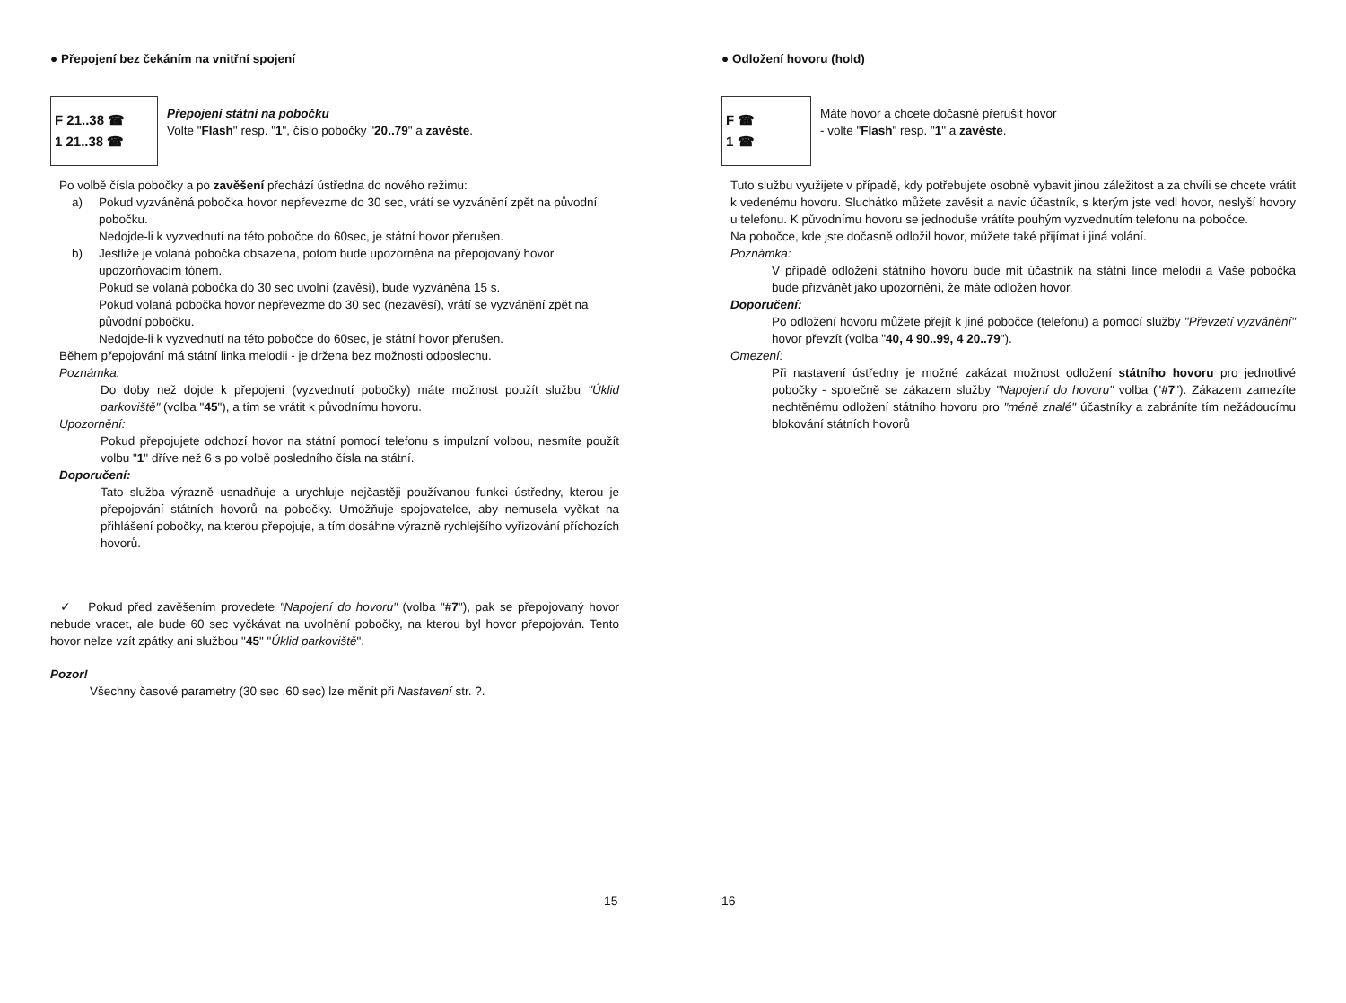● Přepojení bez čekáním na vnitřní spojení
F 21..38 ☎
1 21..38 ☎
Přepojení státní na pobočku
Volte "Flash" resp. "1", číslo pobočky "20..79" a zavěste.
Po volbě čísla pobočky a po zavěšení přechází ústředna do nového režimu:
a) Pokud vyzváněná pobočka hovor nepřevezme do 30 sec, vrátí se vyzvánění zpět na původní pobočku.
Nedojde-li k vyzvednutí na této pobočce do 60sec, je státní hovor přerušen.
b) Jestliže je volaná pobočka obsazena, potom bude upozorněna na přepojovaný hovor upozorňovacím tónem.
Pokud se volaná pobočka do 30 sec uvolní (zavěsí), bude vyzváněna 15 s.
Pokud volaná pobočka hovor nepřevezme do 30 sec (nezavěsí), vrátí se vyzvánění zpět na původní pobočku.
Nedojde-li k vyzvednutí na této pobočce do 60sec, je státní hovor přerušen.
Během přepojování má státní linka melodii - je držena bez možnosti odposlechu.
Poznámka:
Do doby než dojde k přepojení (vyzvednutí pobočky) máte možnost použít službu "Úklid parkoviště" (volba "45"), a tím se vrátit k původnímu hovoru.
Upozornění:
Pokud přepojujete odchozí hovor na státní pomocí telefonu s impulzní volbou, nesmíte použít volbu "1" dříve než 6 s po volbě posledního čísla na státní.
Doporučení:
Tato služba výrazně usnadňuje a urychluje nejčastěji používanou funkci ústředny, kterou je přepojování státních hovorů na pobočky. Umožňuje spojovatelce, aby nemusela vyčkat na přihlášení pobočky, na kterou přepojuje, a tím dosáhne výrazně rychlejšího vyřizování příchozích hovorů.
✓ Pokud před zavěšením provedete "Napojení do hovoru" (volba "#7"), pak se přepojovaný hovor nebude vracet, ale bude 60 sec vyčkávat na uvolnění pobočky, na kterou byl hovor přepojován. Tento hovor nelze vzít zpátky ani službou "45" "Úklid parkoviště".
Pozor!
Všechny časové parametry (30 sec ,60 sec) lze měnit při Nastavení str. ?.
15
● Odložení hovoru (hold)
F ☎
1 ☎
Máte hovor a chcete dočasně přerušit hovor
- volte "Flash" resp. "1" a zavěste.
Tuto službu využijete v případě, kdy potřebujete osobně vybavit jinou záležitost a za chvíli se chcete vrátit k vedenému hovoru. Sluchátko můžete zavěsit a navíc účastník, s kterým jste vedl hovor, neslyší hovory u telefonu. K původnímu hovoru se jednoduše vrátíte pouhým vyzvednutím telefonu na pobočce.
Na pobočce, kde jste dočasně odložil hovor, můžete také přijímat i jiná volání.
Poznámka:
V případě odložení státního hovoru bude mít účastník na státní lince melodii a Vaše pobočka bude přizvánět jako upozornění, že máte odložen hovor.
Doporučení:
Po odložení hovoru můžete přejít k jiné pobočce (telefonu) a pomocí služby "Převzetí vyzvánění" hovor převzít (volba "40, 4 90..99, 4 20..79").
Omezení:
Při nastavení ústředny je možné zakázat možnost odložení státního hovoru pro jednotlivé pobočky - společně se zákazem služby "Napojení do hovoru" volba ("#7"). Zákazem zamezíte nechtěnému odložení státního hovoru pro "méně znalé" účastníky a zabráníte tím nežádoucímu blokování státních hovorů
16